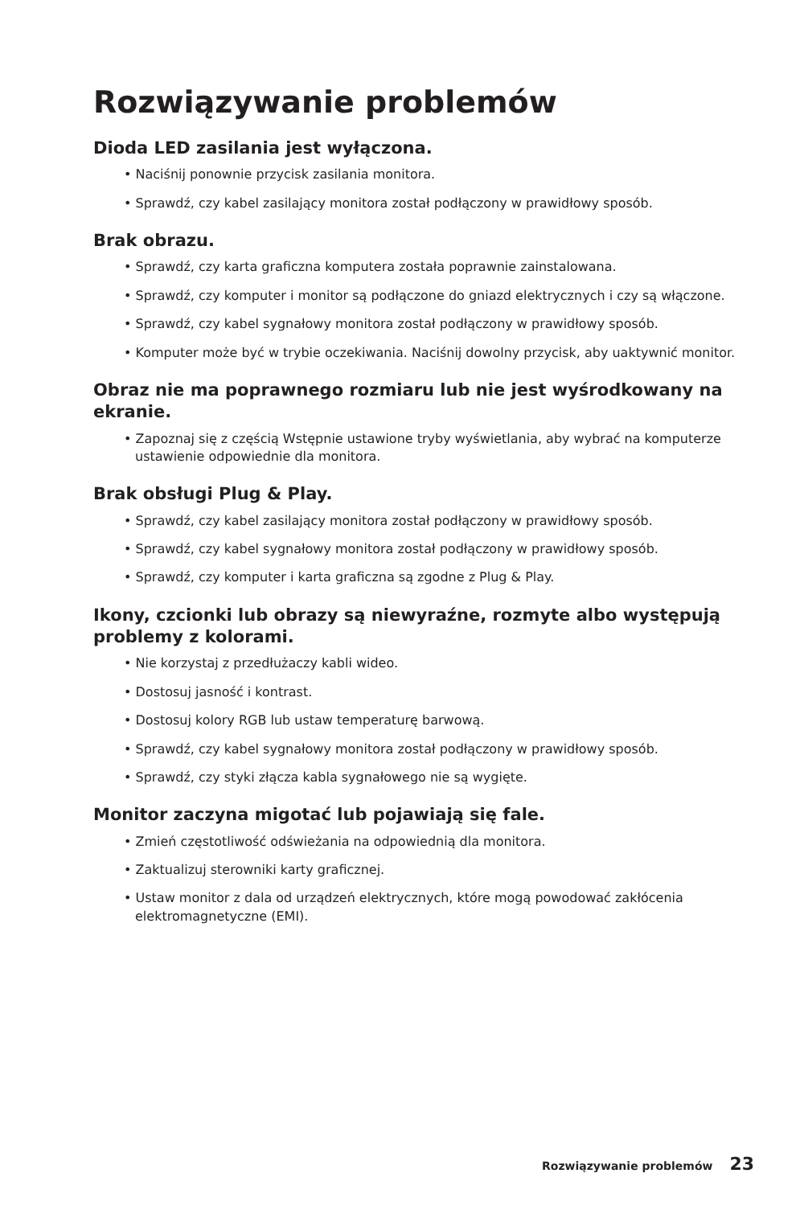Rozwiązywanie problemów
Dioda LED zasilania jest wyłączona.
• Naciśnij ponownie przycisk zasilania monitora.
• Sprawdź, czy kabel zasilający monitora został podłączony w prawidłowy sposób.
Brak obrazu.
• Sprawdź, czy karta graficzna komputera została poprawnie zainstalowana.
• Sprawdź, czy komputer i monitor są podłączone do gniazd elektrycznych i czy są włączone.
• Sprawdź, czy kabel sygnałowy monitora został podłączony w prawidłowy sposób.
• Komputer może być w trybie oczekiwania. Naciśnij dowolny przycisk, aby uaktywnić monitor.
Obraz nie ma poprawnego rozmiaru lub nie jest wyśrodkowany na ekranie.
• Zapoznaj się z częścią Wstępnie ustawione tryby wyświetlania, aby wybrać na komputerze ustawienie odpowiednie dla monitora.
Brak obsługi Plug & Play.
• Sprawdź, czy kabel zasilający monitora został podłączony w prawidłowy sposób.
• Sprawdź, czy kabel sygnałowy monitora został podłączony w prawidłowy sposób.
• Sprawdź, czy komputer i karta graficzna są zgodne z Plug & Play.
Ikony, czcionki lub obrazy są niewyraźne, rozmyte albo występują problemy z kolorami.
• Nie korzystaj z przedłużaczy kabli wideo.
• Dostosuj jasność i kontrast.
• Dostosuj kolory RGB lub ustaw temperaturę barwową.
• Sprawdź, czy kabel sygnałowy monitora został podłączony w prawidłowy sposób.
• Sprawdź, czy styki złącza kabla sygnałowego nie są wygięte.
Monitor zaczyna migotać lub pojawiają się fale.
• Zmień częstotliwość odświeżania na odpowiednią dla monitora.
• Zaktualizuj sterowniki karty graficznej.
• Ustaw monitor z dala od urządzeń elektrycznych, które mogą powodować zakłócenia elektromagnetyczne (EMI).
Rozwiązywanie problemów 23